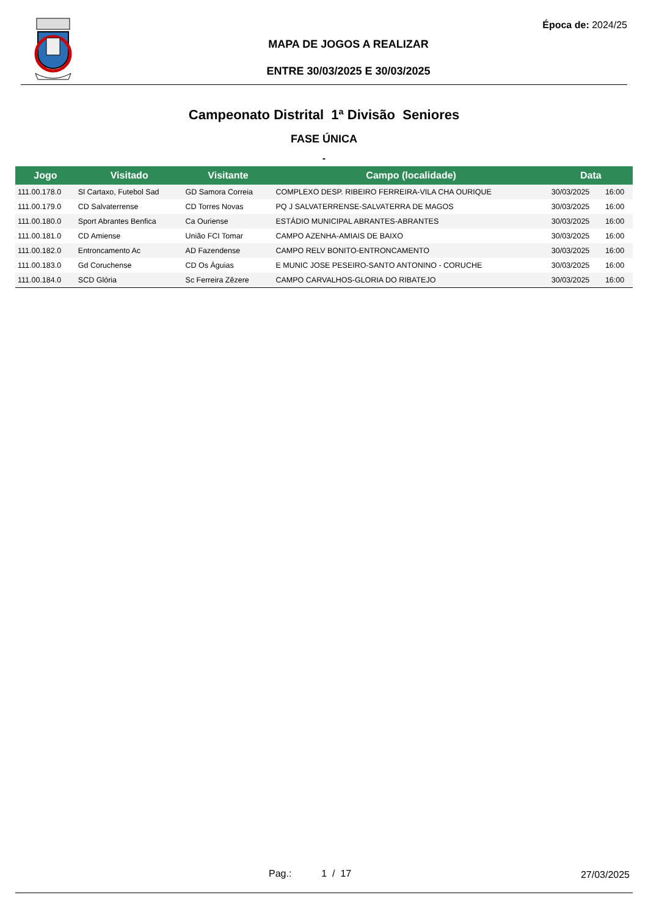Época de: 2024/25
MAPA DE JOGOS A REALIZAR
ENTRE 30/03/2025 E 30/03/2025
Campeonato Distrital 1ª Divisão Seniores
FASE ÚNICA
-
| Jogo | Visitado | Visitante | Campo (localidade) | Data | |
| --- | --- | --- | --- | --- | --- |
| 111.00.178.0 | Sl Cartaxo, Futebol Sad | GD Samora Correia | COMPLEXO DESP. RIBEIRO FERREIRA-VILA CHA OURIQUE | 30/03/2025 | 16:00 |
| 111.00.179.0 | CD Salvaterrense | CD Torres Novas | PQ J SALVATERRENSE-SALVATERRA DE MAGOS | 30/03/2025 | 16:00 |
| 111.00.180.0 | Sport Abrantes Benfica | Ca Ouriense | ESTÁDIO MUNICIPAL ABRANTES-ABRANTES | 30/03/2025 | 16:00 |
| 111.00.181.0 | CD Amiense | União FCI Tomar | CAMPO AZENHA-AMIAIS DE BAIXO | 30/03/2025 | 16:00 |
| 111.00.182.0 | Entroncamento Ac | AD Fazendense | CAMPO RELV BONITO-ENTRONCAMENTO | 30/03/2025 | 16:00 |
| 111.00.183.0 | Gd Coruchense | CD Os Águias | E MUNIC JOSE PESEIRO-SANTO ANTONINO - CORUCHE | 30/03/2025 | 16:00 |
| 111.00.184.0 | SCD Glória | Sc Ferreira Zêzere | CAMPO CARVALHOS-GLORIA DO RIBATEJO | 30/03/2025 | 16:00 |
Pag.: 1 / 17 27/03/2025